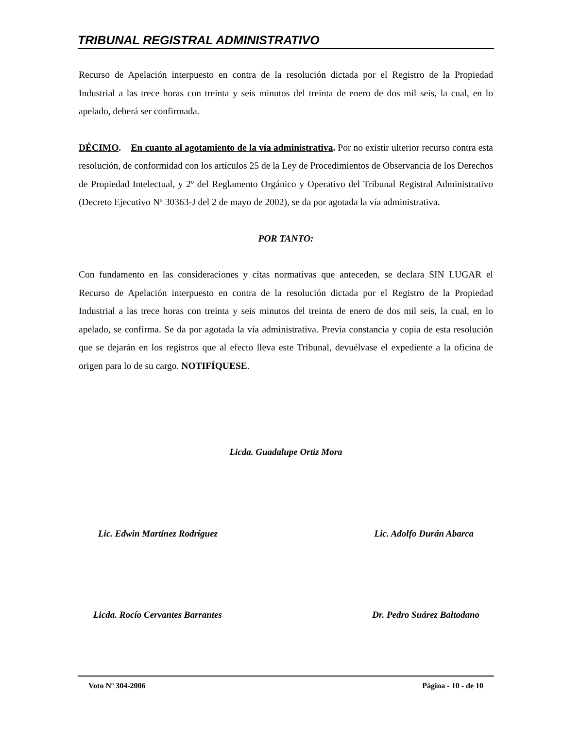TRIBUNAL REGISTRAL ADMINISTRATIVO
Recurso de Apelación interpuesto en contra de la resolución dictada por el Registro de la Propiedad Industrial a las trece horas con treinta y seis minutos del treinta de enero de dos mil seis, la cual, en lo apelado, deberá ser confirmada.
DÉCIMO. En cuanto al agotamiento de la vía administrativa. Por no existir ulterior recurso contra esta resolución, de conformidad con los artículos 25 de la Ley de Procedimientos de Observancia de los Derechos de Propiedad Intelectual, y 2º del Reglamento Orgánico y Operativo del Tribunal Registral Administrativo (Decreto Ejecutivo Nº 30363-J del 2 de mayo de 2002), se da por agotada la vía administrativa.
POR TANTO:
Con fundamento en las consideraciones y citas normativas que anteceden, se declara SIN LUGAR el Recurso de Apelación interpuesto en contra de la resolución dictada por el Registro de la Propiedad Industrial a las trece horas con treinta y seis minutos del treinta de enero de dos mil seis, la cual, en lo apelado, se confirma. Se da por agotada la vía administrativa. Previa constancia y copia de esta resolución que se dejarán en los registros que al efecto lleva este Tribunal, devuélvase el expediente a la oficina de origen para lo de su cargo. NOTIFÍQUESE.
Licda. Guadalupe Ortiz Mora
Lic. Edwin Martínez Rodríguez Lic. Adolfo Durán Abarca
Licda. Rocío Cervantes Barrantes Dr. Pedro Suárez Baltodano
Voto Nº 304-2006 Página - 10 - de 10